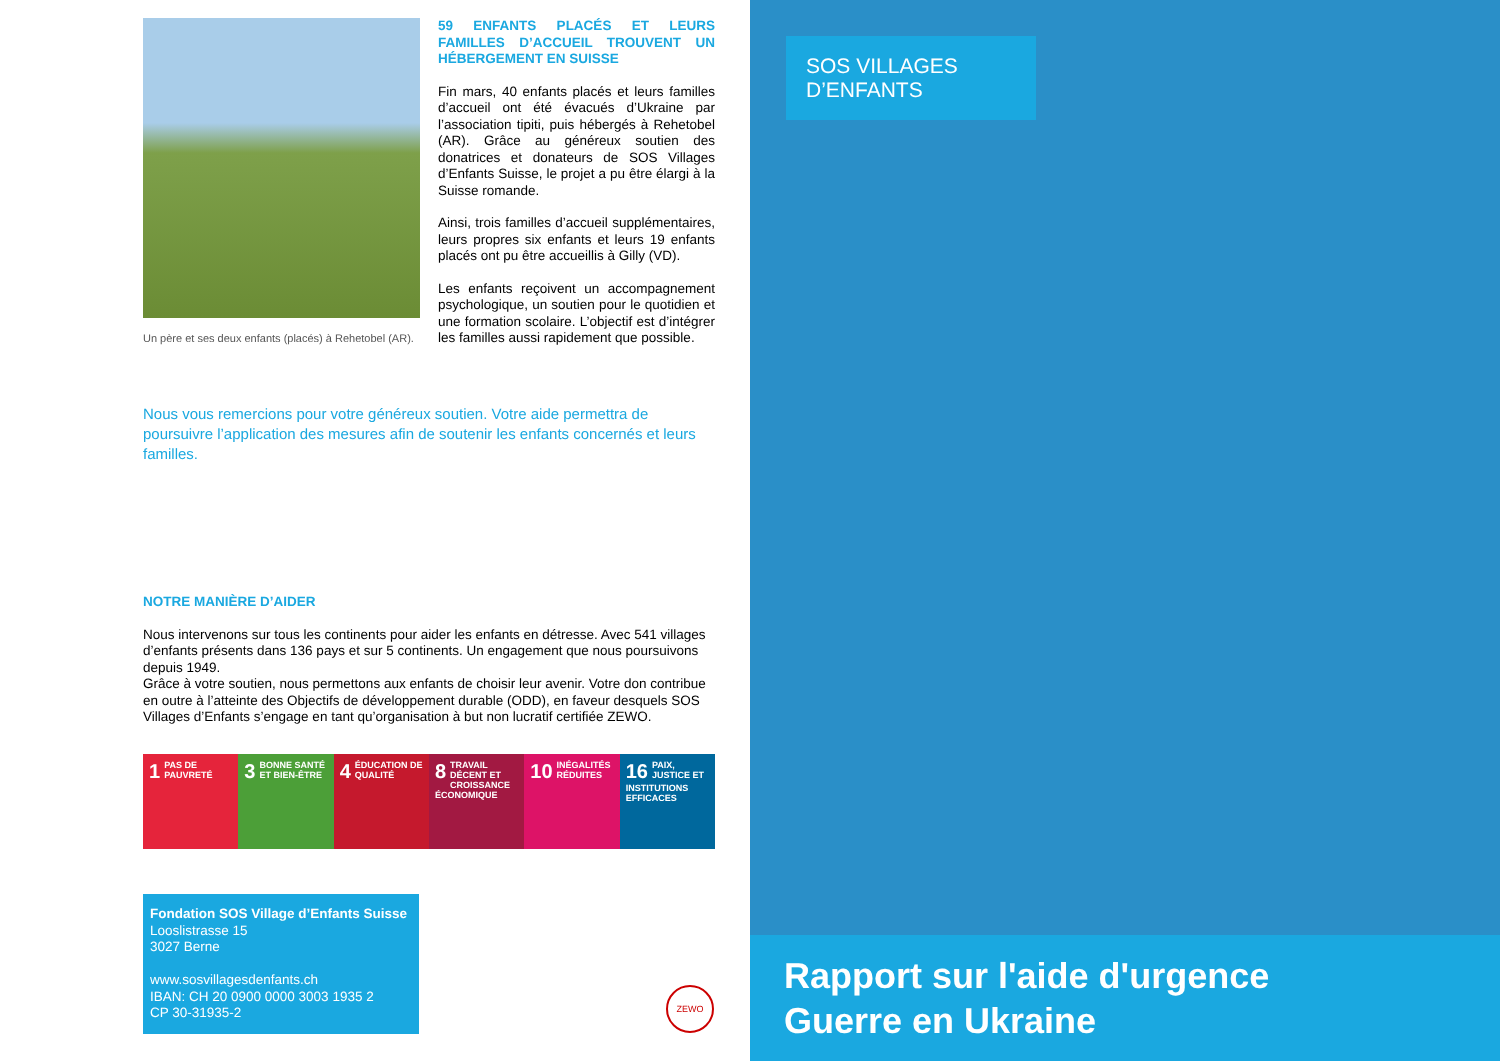Un père et ses deux enfants (placés) à Rehetobel (AR).
59 ENFANTS PLACÉS ET LEURS FAMILLES D’ACCUEIL TROUVENT UN HÉBERGEMENT EN SUISSE
Fin mars, 40 enfants placés et leurs familles d’accueil ont été évacués d’Ukraine par l’association tipiti, puis hébergés à Rehetobel (AR). Grâce au généreux soutien des donatrices et donateurs de SOS Villages d’Enfants Suisse, le projet a pu être élargi à la Suisse romande.
Ainsi, trois familles d’accueil supplémentaires, leurs propres six enfants et leurs 19 enfants placés ont pu être accueillis à Gilly (VD).
Les enfants reçoivent un accompagnement psychologique, un soutien pour le quotidien et une formation scolaire. L’objectif est d’intégrer les familles aussi rapidement que possible.
Nous vous remercions pour votre généreux soutien. Votre aide permettra de poursuivre l’application des mesures afin de soutenir les enfants concernés et leurs familles.
NOTRE MANIÈRE D’AIDER
Nous intervenons sur tous les continents pour aider les enfants en détresse. Avec 541 villages d’enfants présents dans 136 pays et sur 5 continents. Un engagement que nous poursuivons depuis 1949.
Grâce à votre soutien, nous permettons aux enfants de choisir leur avenir. Votre don contribue en outre à l’atteinte des Objectifs de développement durable (ODD), en faveur desquels SOS Villages d’Enfants s’engage en tant qu’organisation à but non lucratif certifiée ZEWO.
1 PAS DE PAUVRETÉ
3 BONNE SANTÉ ET BIEN-ÊTRE
4 ÉDUCATION DE QUALITÉ
8 TRAVAIL DÉCENT ET CROISSANCE ÉCONOMIQUE
10 INÉGALITÉS RÉDUITES
16 PAIX, JUSTICE ET INSTITUTIONS EFFICACES
Fondation SOS Village d’Enfants Suisse
Looslistrasse 15
3027 Berne
www.sosvillagesdenfants.ch
IBAN: CH 20 0900 0000 3003 1935 2
CP 30-31935-2
ZEWO
SOS VILLAGES D’ENFANTS
Rapport sur l'aide d'urgence
Guerre en Ukraine